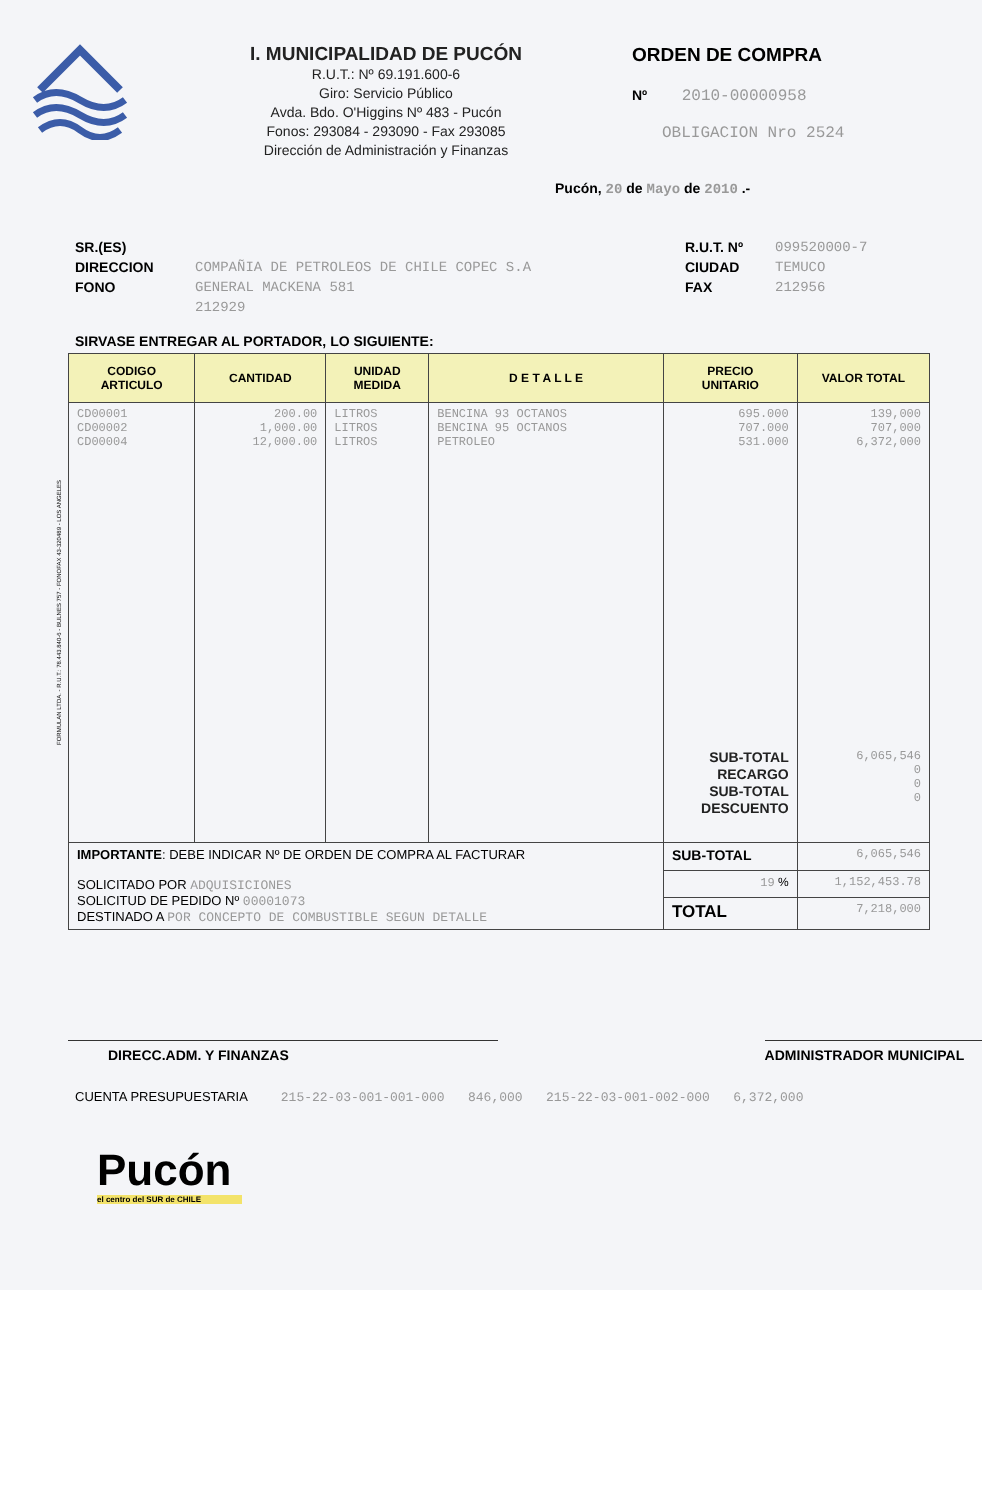I. MUNICIPALIDAD DE PUCÓN
R.U.T.: Nº 69.191.600-6
Giro: Servicio Público
Avda. Bdo. O'Higgins Nº 483 - Pucón
Fonos: 293084 - 293090 - Fax 293085
Dirección de Administración y Finanzas
ORDEN DE COMPRA
Nº 2010-00000958
OBLIGACION Nro 2524
Pucón, 20 de Mayo de 2010 .-
SR.(ES)
DIRECCION
FONO
COMPAÑIA DE PETROLEOS DE CHILE COPEC S.A
GENERAL MACKENA 581
212929
R.U.T. Nº
CIUDAD
FAX
099520000-7
TEMUCO
212956
SIRVASE ENTREGAR AL PORTADOR, LO SIGUIENTE:
| CODIGO ARTICULO | CANTIDAD | UNIDAD MEDIDA | D E T A L L E | PRECIO UNITARIO | VALOR TOTAL |
| --- | --- | --- | --- | --- | --- |
| CD00001 CD00002 CD00004 | 200.00 1,000.00 12,000.00 | LITROS LITROS LITROS | BENCINA 93 OCTANOS BENCINA 95 OCTANOS PETROLEO | 695.000 707.000 531.000 SUB-TOTAL RECARGO SUB-TOTAL DESCUENTO | 139,000 707,000 6,372,000 6,065,546 0 0 0 |
| IMPORTANTE : DEBE INDICAR Nº DE ORDEN DE COMPRA AL FACTURAR SOLICITADO POR ADQUISICIONES SOLICITUD DE PEDIDO Nº 00001073 DESTINADO A POR CONCEPTO DE COMBUSTIBLE SEGUN DETALLE | | | | SUB-TOTAL | 6,065,546 |
| | | | | 19 % | 1,152,453.78 |
| | | | | TOTAL | 7,218,000 |
DIRECC.ADM. Y FINANZAS ADMINISTRADOR MUNICIPAL
CUENTA PRESUPUESTARIA 215-22-03-001-001-000 846,000 215-22-03-001-002-000 6,372,000
Pucón
el centro del SUR de CHILE
FORMULAN LTDA. - R.U.T.: 78.443.840-6 - BULNES 757 - FONOFAX 43-320489 - LOS ANGELES